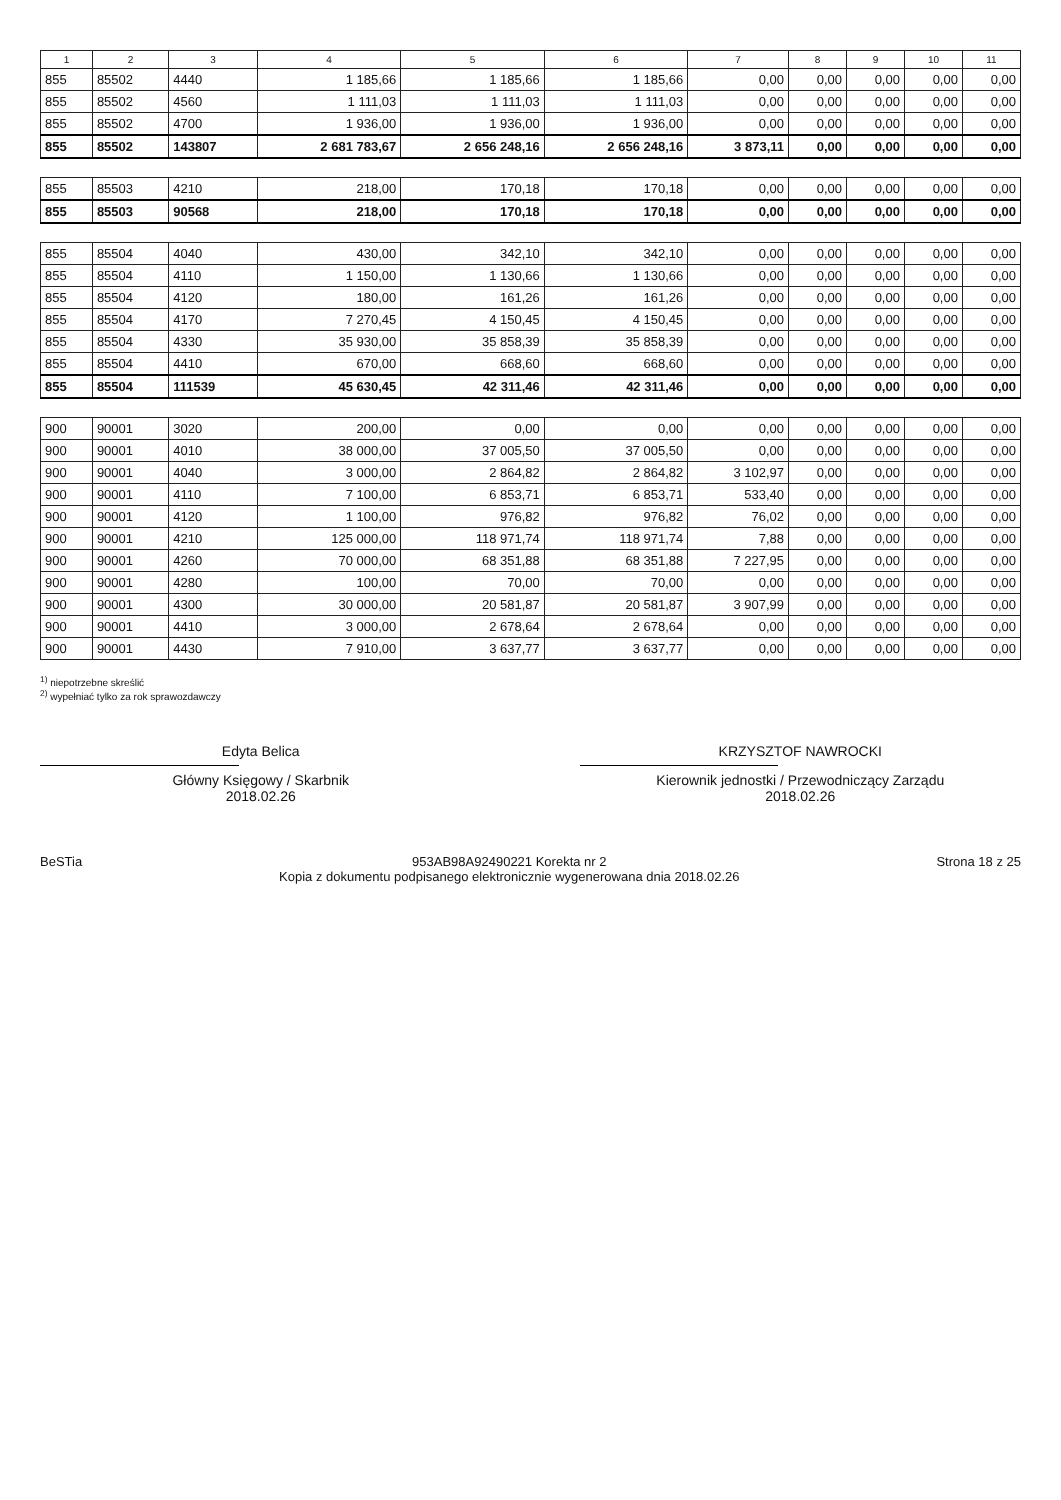| 1 | 2 | 3 | 4 | 5 | 6 | 7 | 8 | 9 | 10 | 11 |
| --- | --- | --- | --- | --- | --- | --- | --- | --- | --- | --- |
| 855 | 85502 | 4440 | 1 185,66 | 1 185,66 | 1 185,66 | 0,00 | 0,00 | 0,00 | 0,00 | 0,00 |
| 855 | 85502 | 4560 | 1 111,03 | 1 111,03 | 1 111,03 | 0,00 | 0,00 | 0,00 | 0,00 | 0,00 |
| 855 | 85502 | 4700 | 1 936,00 | 1 936,00 | 1 936,00 | 0,00 | 0,00 | 0,00 | 0,00 | 0,00 |
| 855 | 85502 | 143807 | 2 681 783,67 | 2 656 248,16 | 2 656 248,16 | 3 873,11 | 0,00 | 0,00 | 0,00 | 0,00 |
| 855 | 85503 | 4210 | 218,00 | 170,18 | 170,18 | 0,00 | 0,00 | 0,00 | 0,00 | 0,00 |
| 855 | 85503 | 90568 | 218,00 | 170,18 | 170,18 | 0,00 | 0,00 | 0,00 | 0,00 | 0,00 |
| 855 | 85504 | 4040 | 430,00 | 342,10 | 342,10 | 0,00 | 0,00 | 0,00 | 0,00 | 0,00 |
| 855 | 85504 | 4110 | 1 150,00 | 1 130,66 | 1 130,66 | 0,00 | 0,00 | 0,00 | 0,00 | 0,00 |
| 855 | 85504 | 4120 | 180,00 | 161,26 | 161,26 | 0,00 | 0,00 | 0,00 | 0,00 | 0,00 |
| 855 | 85504 | 4170 | 7 270,45 | 4 150,45 | 4 150,45 | 0,00 | 0,00 | 0,00 | 0,00 | 0,00 |
| 855 | 85504 | 4330 | 35 930,00 | 35 858,39 | 35 858,39 | 0,00 | 0,00 | 0,00 | 0,00 | 0,00 |
| 855 | 85504 | 4410 | 670,00 | 668,60 | 668,60 | 0,00 | 0,00 | 0,00 | 0,00 | 0,00 |
| 855 | 85504 | 111539 | 45 630,45 | 42 311,46 | 42 311,46 | 0,00 | 0,00 | 0,00 | 0,00 | 0,00 |
| 900 | 90001 | 3020 | 200,00 | 0,00 | 0,00 | 0,00 | 0,00 | 0,00 | 0,00 | 0,00 |
| 900 | 90001 | 4010 | 38 000,00 | 37 005,50 | 37 005,50 | 0,00 | 0,00 | 0,00 | 0,00 | 0,00 |
| 900 | 90001 | 4040 | 3 000,00 | 2 864,82 | 2 864,82 | 3 102,97 | 0,00 | 0,00 | 0,00 | 0,00 |
| 900 | 90001 | 4110 | 7 100,00 | 6 853,71 | 6 853,71 | 533,40 | 0,00 | 0,00 | 0,00 | 0,00 |
| 900 | 90001 | 4120 | 1 100,00 | 976,82 | 976,82 | 76,02 | 0,00 | 0,00 | 0,00 | 0,00 |
| 900 | 90001 | 4210 | 125 000,00 | 118 971,74 | 118 971,74 | 7,88 | 0,00 | 0,00 | 0,00 | 0,00 |
| 900 | 90001 | 4260 | 70 000,00 | 68 351,88 | 68 351,88 | 7 227,95 | 0,00 | 0,00 | 0,00 | 0,00 |
| 900 | 90001 | 4280 | 100,00 | 70,00 | 70,00 | 0,00 | 0,00 | 0,00 | 0,00 | 0,00 |
| 900 | 90001 | 4300 | 30 000,00 | 20 581,87 | 20 581,87 | 3 907,99 | 0,00 | 0,00 | 0,00 | 0,00 |
| 900 | 90001 | 4410 | 3 000,00 | 2 678,64 | 2 678,64 | 0,00 | 0,00 | 0,00 | 0,00 | 0,00 |
| 900 | 90001 | 4430 | 7 910,00 | 3 637,77 | 3 637,77 | 0,00 | 0,00 | 0,00 | 0,00 | 0,00 |
<sup>1)</sup> niepotrzebne skreślić
<sup>2)</sup> wypełniać tylko za rok sprawozdawczy
Edyta Belica
Główny Księgowy / Skarbnik
2018.02.26
KRZYSZTOF NAWROCKI
Kierownik jednostki / Przewodniczący Zarządu
2018.02.26
BeSTia 953AB98A92490221 Korekta nr 2
Kopia z dokumentu podpisanego elektronicznie wygenerowana dnia 2018.02.26
Strona 18 z 25